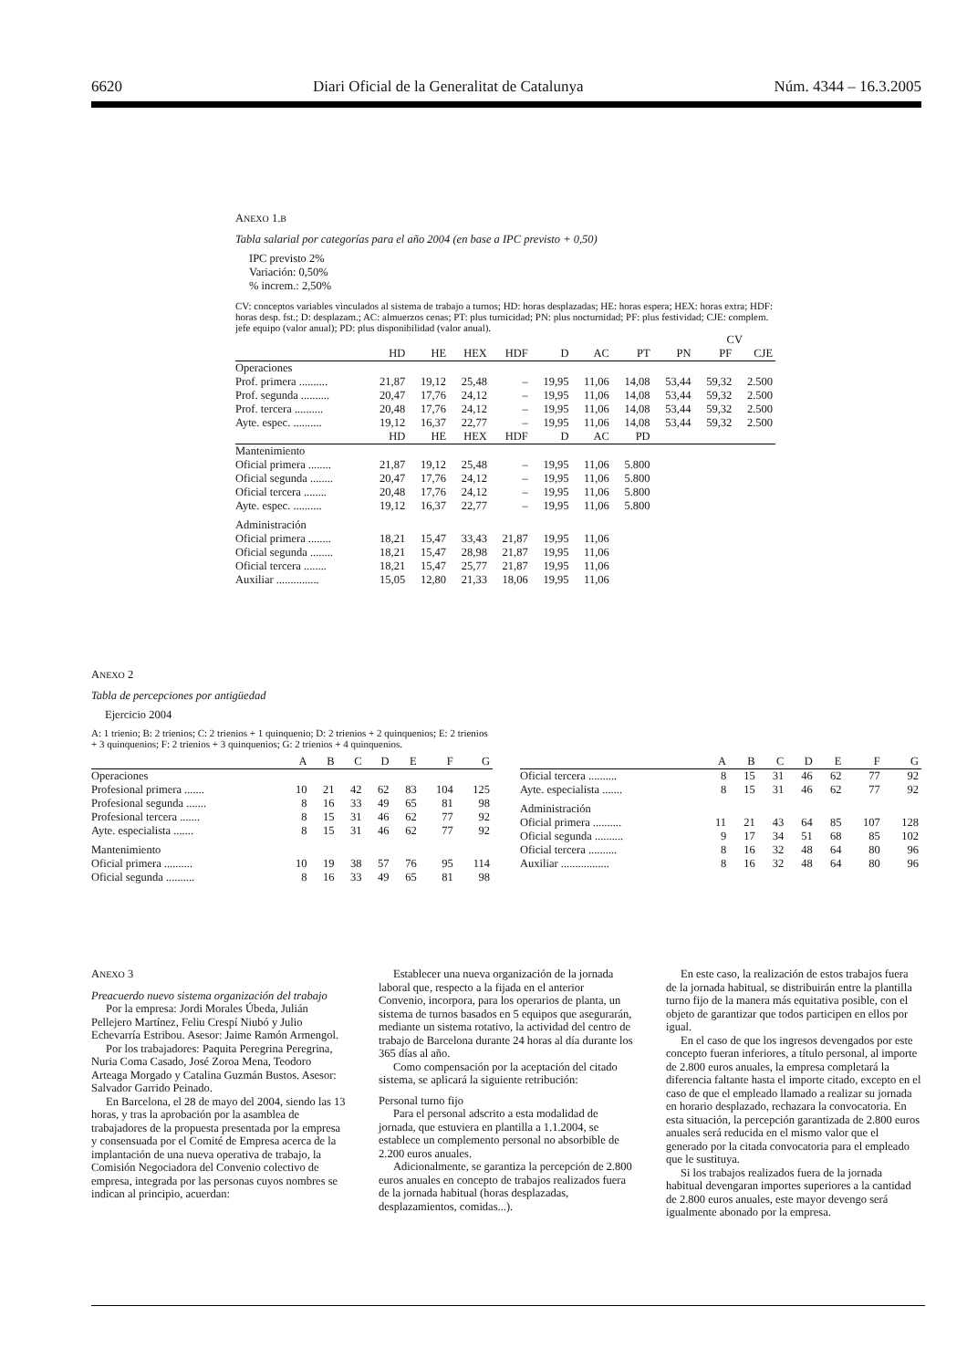6620 Diari Oficial de la Generalitat de Catalunya Núm. 4344 – 16.3.2005
ANEXO 1.B
Tabla salarial por categorías para el año 2004 (en base a IPC previsto + 0,50)
IPC previsto 2%
Variación: 0,50%
% increm.: 2,50%
CV: conceptos variables vinculados al sistema de trabajo a turnos; HD: horas desplazadas; HE: horas espera; HEX: horas extra; HDF: horas desp. fst.; D: desplazam.; AC: almuerzos cenas; PT: plus turnicidad; PN: plus nocturnidad; PF: plus festividad; CJE: complem. jefe equipo (valor anual); PD: plus disponibilidad (valor anual).
| | | | | | | | | | CV | | |
| | HD | HE | HEX | HDF | D | AC | PT | PN | PF | CJE | |
| Operaciones | | | | | | | | | | | |
| Prof. primera .......... | 21,87 | 19,12 | 25,48 | – | 19,95 | 11,06 | 14,08 | 53,44 | 59,32 | 2.500 | |
| Prof. segunda .......... | 20,47 | 17,76 | 24,12 | – | 19,95 | 11,06 | 14,08 | 53,44 | 59,32 | 2.500 | |
| Prof. tercera .......... | 20,48 | 17,76 | 24,12 | – | 19,95 | 11,06 | 14,08 | 53,44 | 59,32 | 2.500 | |
| Ayte. espec. .......... | 19,12 | 16,37 | 22,77 | – | 19,95 | 11,06 | 14,08 | 53,44 | 59,32 | 2.500 | |
| | HD | HE | HEX | HDF | D | AC | PD | | | | |
| Mantenimiento | | | | | | | | | | | |
| Oficial primera ........ | 21,87 | 19,12 | 25,48 | – | 19,95 | 11,06 | 5.800 | | | | |
| Oficial segunda ........ | 20,47 | 17,76 | 24,12 | – | 19,95 | 11,06 | 5.800 | | | | |
| Oficial tercera ........ | 20,48 | 17,76 | 24,12 | – | 19,95 | 11,06 | 5.800 | | | | |
| Ayte. espec. .......... | 19,12 | 16,37 | 22,77 | – | 19,95 | 11,06 | 5.800 | | | | |
| Administración | | | | | | | | | | | |
| Oficial primera ........ | 18,21 | 15,47 | 33,43 | 21,87 | 19,95 | 11,06 | | | | | |
| Oficial segunda ........ | 18,21 | 15,47 | 28,98 | 21,87 | 19,95 | 11,06 | | | | | |
| Oficial tercera ........ | 18,21 | 15,47 | 25,77 | 21,87 | 19,95 | 11,06 | | | | | |
| Auxiliar ............... | 15,05 | 12,80 | 21,33 | 18,06 | 19,95 | 11,06 | | | | | |
ANEXO 2
Tabla de percepciones por antigüedad
Ejercicio 2004
A: 1 trienio; B: 2 trienios; C: 2 trienios + 1 quinquenio; D: 2 trienios + 2 quinquenios; E: 2 trienios + 3 quinquenios; F: 2 trienios + 3 quinquenios; G: 2 trienios + 4 quinquenios.
| | A | B | C | D | E | F | G |
| --- | --- | --- | --- | --- | --- | --- | --- |
| Operaciones | | | | | | | |
| Profesional primera ....... | 10 | 21 | 42 | 62 | 83 | 104 | 125 |
| Profesional segunda ....... | 8 | 16 | 33 | 49 | 65 | 81 | 98 |
| Profesional tercera ....... | 8 | 15 | 31 | 46 | 62 | 77 | 92 |
| Ayte. especialista ....... | 8 | 15 | 31 | 46 | 62 | 77 | 92 |
| Mantenimiento | | | | | | | |
| Oficial primera .......... | 10 | 19 | 38 | 57 | 76 | 95 | 114 |
| Oficial segunda .......... | 8 | 16 | 33 | 49 | 65 | 81 | 98 |
| | A | B | C | D | E | F | G |
| --- | --- | --- | --- | --- | --- | --- | --- |
| Oficial tercera .......... | 8 | 15 | 31 | 46 | 62 | 77 | 92 |
| Ayte. especialista ....... | 8 | 15 | 31 | 46 | 62 | 77 | 92 |
| Administración | | | | | | | |
| Oficial primera .......... | 11 | 21 | 43 | 64 | 85 | 107 | 128 |
| Oficial segunda .......... | 9 | 17 | 34 | 51 | 68 | 85 | 102 |
| Oficial tercera .......... | 8 | 16 | 32 | 48 | 64 | 80 | 96 |
| Auxiliar ................. | 8 | 16 | 32 | 48 | 64 | 80 | 96 |
ANEXO 3
Preacuerdo nuevo sistema organización del trabajo
Por la empresa: Jordi Morales Úbeda, Julián Pellejero Martínez, Feliu Crespí Niubó y Julio Echevarría Estribou. Asesor: Jaime Ramón Armengol.
Por los trabajadores: Paquita Peregrina Peregrina, Nuria Coma Casado, José Zoroa Mena, Teodoro Arteaga Morgado y Catalina Guzmán Bustos. Asesor: Salvador Garrido Peinado.
En Barcelona, el 28 de mayo del 2004, siendo las 13 horas, y tras la aprobación por la asamblea de trabajadores de la propuesta presentada por la empresa y consensuada por el Comité de Empresa acerca de la implantación de una nueva operativa de trabajo, la Comisión Negociadora del Convenio colectivo de empresa, integrada por las personas cuyos nombres se indican al principio, acuerdan:
Establecer una nueva organización de la jornada laboral que, respecto a la fijada en el anterior Convenio, incorpora, para los operarios de planta, un sistema de turnos basados en 5 equipos que asegurarán, mediante un sistema rotativo, la actividad del centro de trabajo de Barcelona durante 24 horas al día durante los 365 días al año.
Como compensación por la aceptación del citado sistema, se aplicará la siguiente retribución:
Personal turno fijo
Para el personal adscrito a esta modalidad de jornada, que estuviera en plantilla a 1.1.2004, se establece un complemento personal no absorbible de 2.200 euros anuales.
Adicionalmente, se garantiza la percepción de 2.800 euros anuales en concepto de trabajos realizados fuera de la jornada habitual (horas desplazadas, desplazamientos, comidas...).
En este caso, la realización de estos trabajos fuera de la jornada habitual, se distribuirán entre la plantilla turno fijo de la manera más equitativa posible, con el objeto de garantizar que todos participen en ellos por igual.
En el caso de que los ingresos devengados por este concepto fueran inferiores, a título personal, al importe de 2.800 euros anuales, la empresa completará la diferencia faltante hasta el importe citado, excepto en el caso de que el empleado llamado a realizar su jornada en horario desplazado, rechazara la convocatoria. En esta situación, la percepción garantizada de 2.800 euros anuales será reducida en el mismo valor que el generado por la citada convocatoria para el empleado que le sustituya.
Si los trabajos realizados fuera de la jornada habitual devengaran importes superiores a la cantidad de 2.800 euros anuales, este mayor devengo será igualmente abonado por la empresa.